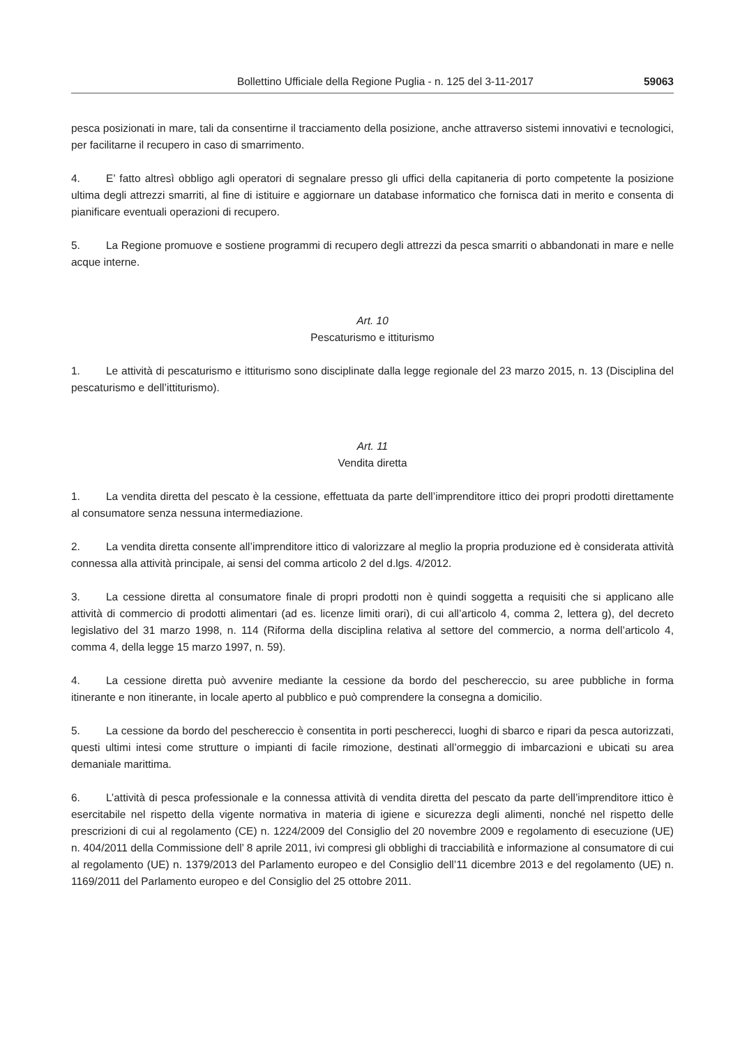Bollettino Ufficiale della Regione Puglia - n. 125 del 3-11-2017 59063
pesca posizionati in mare, tali da consentirne il tracciamento della posizione, anche attraverso sistemi innovativi e tecnologici, per facilitarne il recupero in caso di smarrimento.
4. E’ fatto altresì obbligo agli operatori di segnalare presso gli uffici della capitaneria di porto competente la posizione ultima degli attrezzi smarriti, al fine di istituire e aggiornare un database informatico che fornisca dati in merito e consenta di pianificare eventuali operazioni di recupero.
5. La Regione promuove e sostiene programmi di recupero degli attrezzi da pesca smarriti o abbandonati in mare e nelle acque interne.
Art. 10
Pescaturismo e ittiturismo
1. Le attività di pescaturismo e ittiturismo sono disciplinate dalla legge regionale del 23 marzo 2015, n. 13 (Disciplina del pescaturismo e dell’ittiturismo).
Art. 11
Vendita diretta
1. La vendita diretta del pescato è la cessione, effettuata da parte dell’imprenditore ittico dei propri prodotti direttamente al consumatore senza nessuna intermediazione.
2. La vendita diretta consente all’imprenditore ittico di valorizzare al meglio la propria produzione ed è considerata attività connessa alla attività principale, ai sensi del comma articolo 2 del d.lgs. 4/2012.
3. La cessione diretta al consumatore finale di propri prodotti non è quindi soggetta a requisiti che si applicano alle attività di commercio di prodotti alimentari (ad es. licenze limiti orari), di cui all’articolo 4, comma 2, lettera g), del decreto legislativo del 31 marzo 1998, n. 114 (Riforma della disciplina relativa al settore del commercio, a norma dell’articolo 4, comma 4, della legge 15 marzo 1997, n. 59).
4. La cessione diretta può avvenire mediante la cessione da bordo del peschereccio, su aree pubbliche in forma itinerante e non itinerante, in locale aperto al pubblico e può comprendere la consegna a domicilio.
5. La cessione da bordo del peschereccio è consentita in porti pescherecci, luoghi di sbarco e ripari da pesca autorizzati, questi ultimi intesi come strutture o impianti di facile rimozione, destinati all’ormeggio di imbarcazioni e ubicati su area demaniale marittima.
6. L’attività di pesca professionale e la connessa attività di vendita diretta del pescato da parte dell’imprenditore ittico è esercitabile nel rispetto della vigente normativa in materia di igiene e sicurezza degli alimenti, nonché nel rispetto delle prescrizioni di cui al regolamento (CE) n. 1224/2009 del Consiglio del 20 novembre 2009 e regolamento di esecuzione (UE) n. 404/2011 della Commissione dell’ 8 aprile 2011, ivi compresi gli obblighi di tracciabilità e informazione al consumatore di cui al regolamento (UE) n. 1379/2013 del Parlamento europeo e del Consiglio dell’11 dicembre 2013 e del regolamento (UE) n. 1169/2011 del Parlamento europeo e del Consiglio del 25 ottobre 2011.